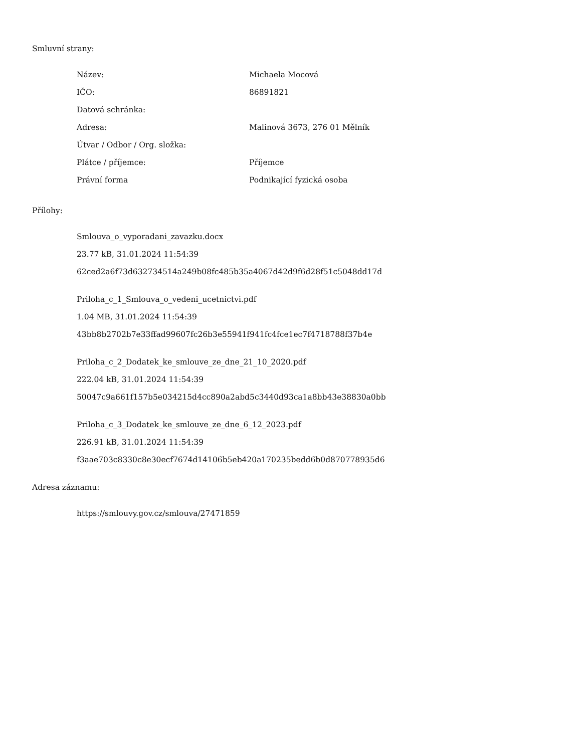Smluvní strany:
| Název: | Michaela Mocová |
| IČO: | 86891821 |
| Datová schránka: | |
| Adresa: | Malinová 3673, 276 01 Mělník |
| Útvar / Odbor / Org. složka: | |
| Plátce / příjemce: | Příjemce |
| Právní forma | Podnikající fyzická osoba |
Přílohy:
Smlouva_o_vyporadani_zavazku.docx
23.77 kB, 31.01.2024 11:54:39
62ced2a6f73d632734514a249b08fc485b35a4067d42d9f6d28f51c5048dd17d
Priloha_c_1_Smlouva_o_vedeni_ucetnictvi.pdf
1.04 MB, 31.01.2024 11:54:39
43bb8b2702b7e33ffad99607fc26b3e55941f941fc4fce1ec7f4718788f37b4e
Priloha_c_2_Dodatek_ke_smlouve_ze_dne_21_10_2020.pdf
222.04 kB, 31.01.2024 11:54:39
50047c9a661f157b5e034215d4cc890a2abd5c3440d93ca1a8bb43e38830a0bb
Priloha_c_3_Dodatek_ke_smlouve_ze_dne_6_12_2023.pdf
226.91 kB, 31.01.2024 11:54:39
f3aae703c8330c8e30ecf7674d14106b5eb420a170235bedd6b0d870778935d6
Adresa záznamu:
https://smlouvy.gov.cz/smlouva/27471859